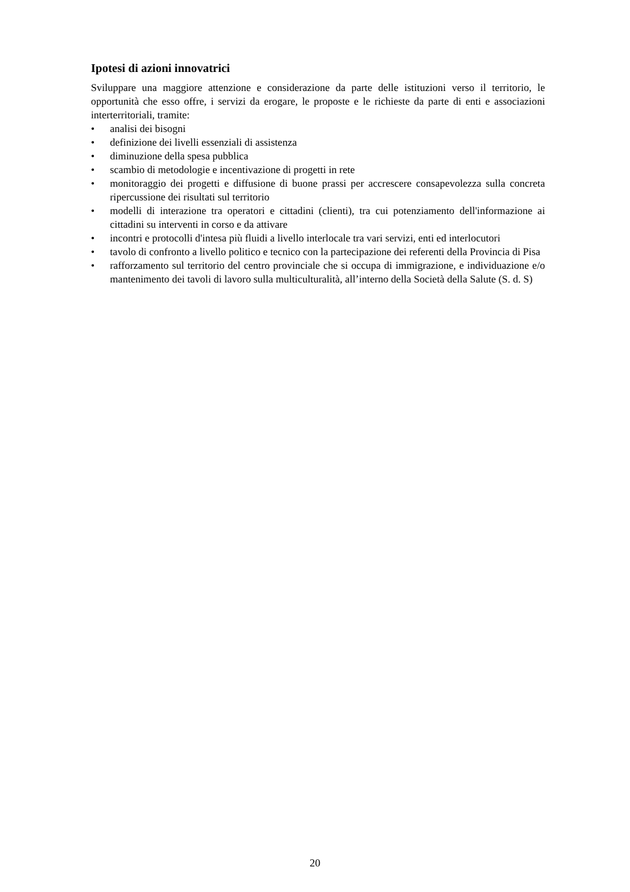Ipotesi di azioni innovatrici
Sviluppare una maggiore attenzione e considerazione da parte delle istituzioni verso il territorio, le opportunità che esso offre, i servizi da erogare, le proposte e le richieste da parte di enti e associazioni interterritoriali, tramite:
• analisi dei bisogni
• definizione dei livelli essenziali di assistenza
• diminuzione della spesa pubblica
• scambio di metodologie e incentivazione di progetti in rete
• monitoraggio dei progetti e diffusione di buone prassi per accrescere consapevolezza sulla concreta ripercussione dei risultati sul territorio
• modelli di interazione tra operatori e cittadini (clienti), tra cui potenziamento dell'informazione ai cittadini su interventi in corso e da attivare
• incontri e protocolli d'intesa più fluidi a livello interlocale tra vari servizi, enti ed interlocutori
• tavolo di confronto a livello politico e tecnico con la partecipazione dei referenti della Provincia di Pisa
• rafforzamento sul territorio del centro provinciale che si occupa di immigrazione, e individuazione e/o mantenimento dei tavoli di lavoro sulla multiculturalità, all’interno della Società della Salute (S. d. S)
20